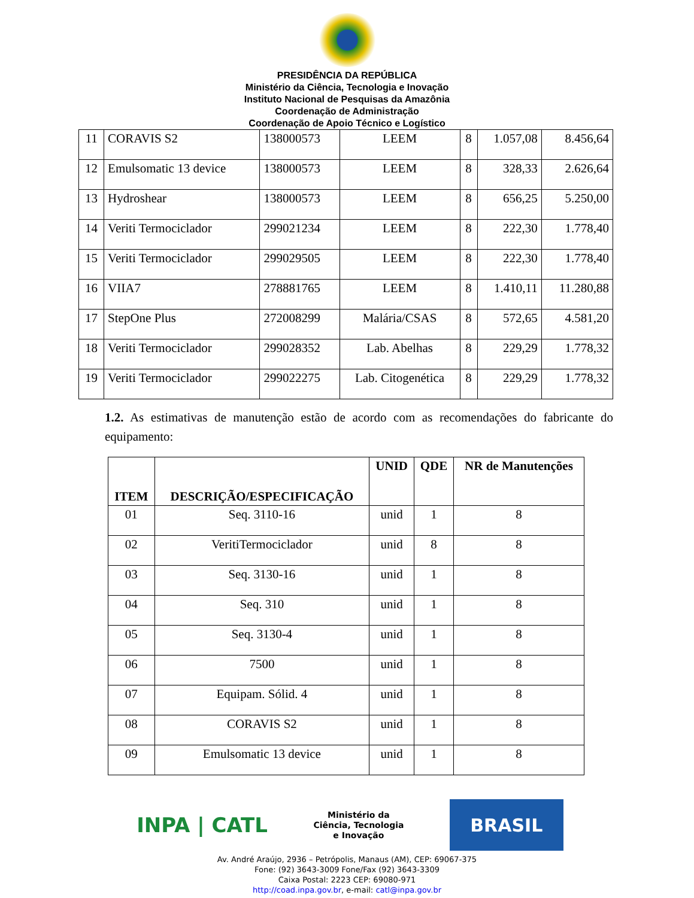PRESIDÊNCIA DA REPÚBLICA
Ministério da Ciência, Tecnologia e Inovação
Instituto Nacional de Pesquisas da Amazônia
Coordenação de Administração
Coordenação de Apoio Técnico e Logístico
| 11 | CORAVIS S2 | 138000573 | LEEM | 8 | 1.057,08 | 8.456,64 |
| 12 | Emulsomatic 13 device | 138000573 | LEEM | 8 | 328,33 | 2.626,64 |
| 13 | Hydroshear | 138000573 | LEEM | 8 | 656,25 | 5.250,00 |
| 14 | Veriti Termociclador | 299021234 | LEEM | 8 | 222,30 | 1.778,40 |
| 15 | Veriti Termociclador | 299029505 | LEEM | 8 | 222,30 | 1.778,40 |
| 16 | VIIA7 | 278881765 | LEEM | 8 | 1.410,11 | 11.280,88 |
| 17 | StepOne Plus | 272008299 | Malária/CSAS | 8 | 572,65 | 4.581,20 |
| 18 | Veriti Termociclador | 299028352 | Lab. Abelhas | 8 | 229,29 | 1.778,32 |
| 19 | Veriti Termociclador | 299022275 | Lab. Citogenética | 8 | 229,29 | 1.778,32 |
1.2. As estimativas de manutenção estão de acordo com as recomendações do fabricante do equipamento:
| ITEM | DESCRIÇÃO/ESPECIFICAÇÃO | UNID | QDE | NR de Manutenções |
| --- | --- | --- | --- | --- |
| 01 | Seq. 3110-16 | unid | 1 | 8 |
| 02 | VeritiTermociclador | unid | 8 | 8 |
| 03 | Seq. 3130-16 | unid | 1 | 8 |
| 04 | Seq. 310 | unid | 1 | 8 |
| 05 | Seq. 3130-4 | unid | 1 | 8 |
| 06 | 7500 | unid | 1 | 8 |
| 07 | Equipam. Sólid. 4 | unid | 1 | 8 |
| 08 | CORAVIS S2 | unid | 1 | 8 |
| 09 | Emulsomatic 13 device | unid | 1 | 8 |
INPA | CATL
Ministério da
Ciência, Tecnologia
e Inovação
BRASIL
Av. André Araújo, 2936 – Petrópolis, Manaus (AM), CEP: 69067-375
Fone: (92) 3643-3009 Fone/Fax (92) 3643-3309
Caixa Postal: 2223 CEP: 69080-971
http://coad.inpa.gov.br, e-mail: catl@inpa.gov.br